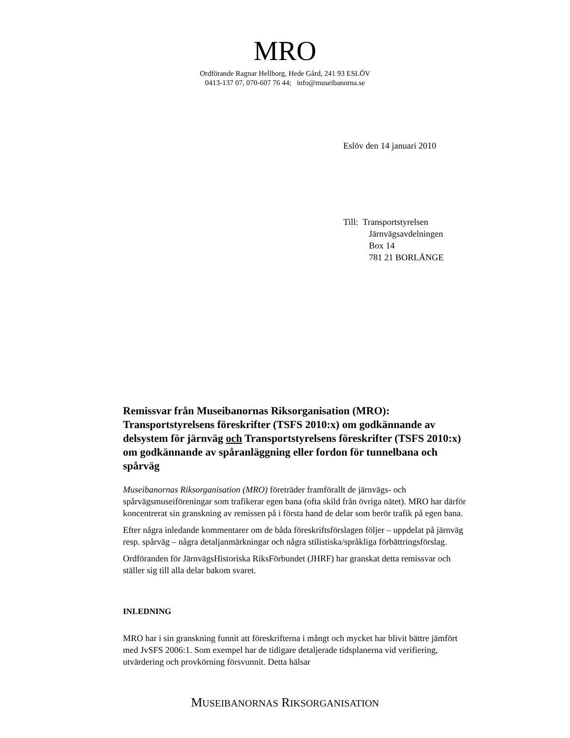MRO
Ordförande Ragnar Hellborg, Hede Gård, 241 93 ESLÖV
0413-137 07, 070-607 76 44; info@museibanorna.se
Eslöv den 14 januari 2010
Till: Transportstyrelsen
Järnvägsavdelningen
Box 14
781 21 BORLÄNGE
Remissvar från Museibanornas Riksorganisation (MRO): Transportstyrelsens föreskrifter (TSFS 2010:x) om godkännande av delsystem för järnväg och Transportstyrelsens föreskrifter (TSFS 2010:x) om godkännande av spåranläggning eller fordon för tunnelbana och spårväg
Museibanornas Riksorganisation (MRO) företräder framförallt de järnvägs- och spårvägsmuseiföreningar som trafikerar egen bana (ofta skild från övriga nätet). MRO har därför koncentrerat sin granskning av remissen på i första hand de delar som berör trafik på egen bana.
Efter några inledande kommentarer om de båda föreskriftsförslagen följer – uppdelat på järnväg resp. spårväg – några detaljanmärkningar och några stilistiska/språkliga förbättringsförslag.
Ordföranden för JärnvägsHistoriska RiksFörbundet (JHRF) har granskat detta remissvar och ställer sig till alla delar bakom svaret.
INLEDNING
MRO har i sin granskning funnit att föreskrifterna i mångt och mycket har blivit bättre jämfört med JvSFS 2006:1. Som exempel har de tidigare detaljerade tidsplanerna vid verifiering, utvärdering och provkörning försvunnit. Detta hälsar
MUSEIBANORNAS RIKSORGANISATION